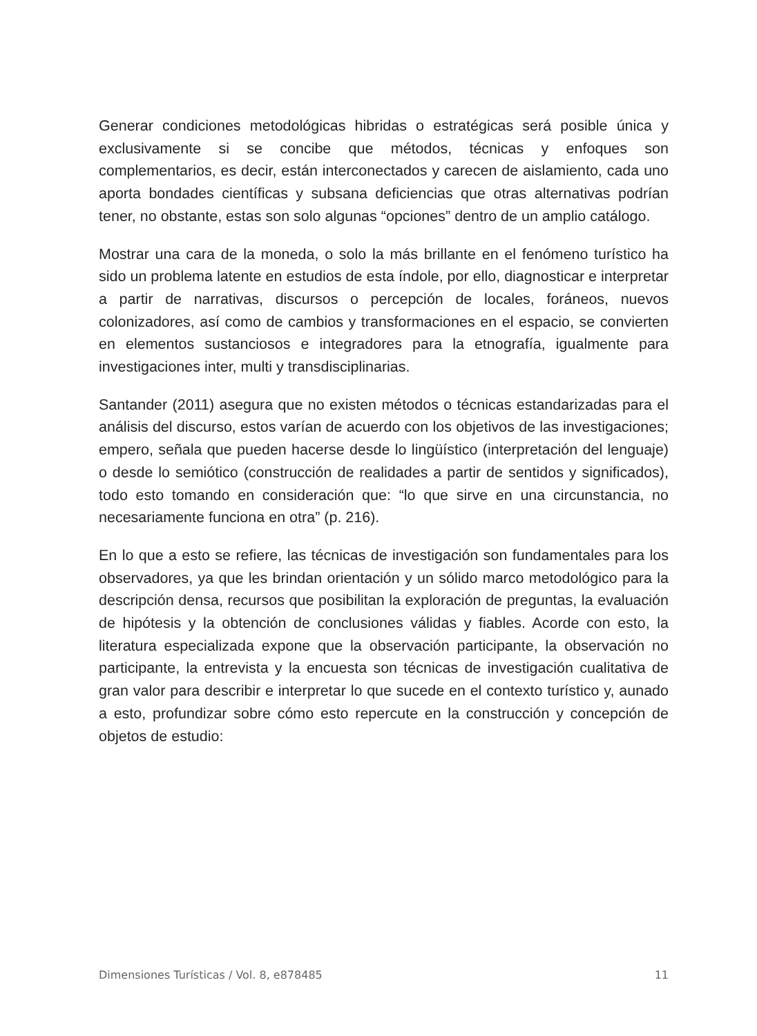Generar condiciones metodológicas hibridas o estratégicas será posible única y exclusivamente si se concibe que métodos, técnicas y enfoques son complementarios, es decir, están interconectados y carecen de aislamiento, cada uno aporta bondades científicas y subsana deficiencias que otras alternativas podrían tener, no obstante, estas son solo algunas “opciones” dentro de un amplio catálogo.
Mostrar una cara de la moneda, o solo la más brillante en el fenómeno turístico ha sido un problema latente en estudios de esta índole, por ello, diagnosticar e interpretar a partir de narrativas, discursos o percepción de locales, foráneos, nuevos colonizadores, así como de cambios y transformaciones en el espacio, se convierten en elementos sustanciosos e integradores para la etnografía, igualmente para investigaciones inter, multi y transdisciplinarias.
Santander (2011) asegura que no existen métodos o técnicas estandarizadas para el análisis del discurso, estos varían de acuerdo con los objetivos de las investigaciones; empero, señala que pueden hacerse desde lo lingüístico (interpretación del lenguaje) o desde lo semiótico (construcción de realidades a partir de sentidos y significados), todo esto tomando en consideración que: “lo que sirve en una circunstancia, no necesariamente funciona en otra” (p. 216).
En lo que a esto se refiere, las técnicas de investigación son fundamentales para los observadores, ya que les brindan orientación y un sólido marco metodológico para la descripción densa, recursos que posibilitan la exploración de preguntas, la evaluación de hipótesis y la obtención de conclusiones válidas y fiables. Acorde con esto, la literatura especializada expone que la observación participante, la observación no participante, la entrevista y la encuesta son técnicas de investigación cualitativa de gran valor para describir e interpretar lo que sucede en el contexto turístico y, aunado a esto, profundizar sobre cómo esto repercute en la construcción y concepción de objetos de estudio:
Dimensiones Turísticas / Vol. 8, e878485 11